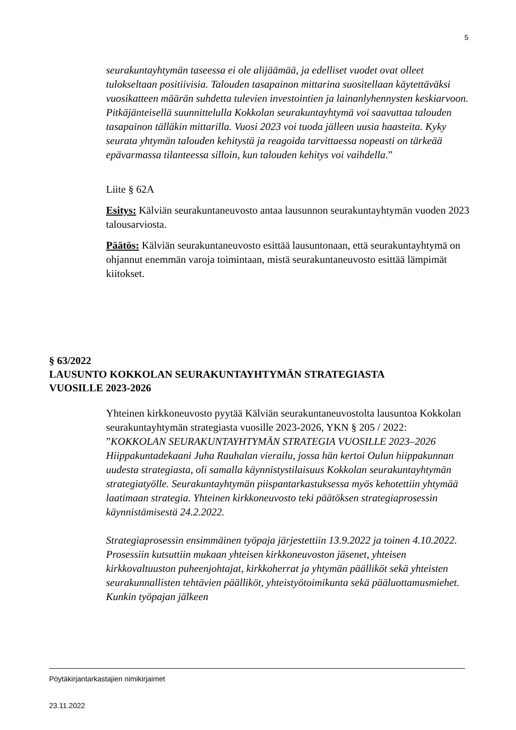5
seurakuntayhtymän taseessa ei ole alijäämää, ja edelliset vuodet ovat olleet tulokseltaan positiivisia. Talouden tasapainon mittarina suositellaan käytettäväksi vuosikatteen määrän suhdetta tulevien investointien ja lainanlyhennysten keskiarvoon. Pitkäjänteisellä suunnittelulla Kokkolan seurakuntayhtymä voi saavuttaa talouden tasapainon tälläkin mittarilla. Vuosi 2023 voi tuoda jälleen uusia haasteita. Kyky seurata yhtymän talouden kehitystä ja reagoida tarvittaessa nopeasti on tärkeää epävarmassa tilanteessa silloin, kun talouden kehitys voi vaihdella.”
Liite § 62A
Esitys: Kälviän seurakuntaneuvosto antaa lausunnon seurakuntayhtymän vuoden 2023 talousarviosta.
Päätös: Kälviän seurakuntaneuvosto esittää lausuntonaan, että seurakuntayhtymä on ohjannut enemmän varoja toimintaan, mistä seurakuntaneuvosto esittää lämpimät kiitokset.
§ 63/2022
LAUSUNTO KOKKOLAN SEURAKUNTAYHTYMÄN STRATEGIASTA
VUOSILLE 2023-2026
Yhteinen kirkkoneuvosto pyytää Kälviän seurakuntaneuvostolta lausuntoa Kokkolan seurakuntayhtymän strategiasta vuosille 2023-2026, YKN § 205 / 2022:
”KOKKOLAN SEURAKUNTAYHTYMÄN STRATEGIA VUOSILLE 2023–2026
Hiippakuntadekaani Juha Rauhalan vierailu, jossa hän kertoi Oulun hiippakunnan uudesta strategiasta, oli samalla käynnistystilaisuus Kokkolan seurakuntayhtymän strategiatyölle. Seurakuntayhtymän piispantarkastuksessa myös kehotettiin yhtymää laatimaan strategia. Yhteinen kirkkoneuvosto teki päätöksen strategiaprosessin käynnistämisestä 24.2.2022.
Strategiaprosessin ensimmäinen työpaja järjestettiin 13.9.2022 ja toinen 4.10.2022. Prosessiin kutsuttiin mukaan yhteisen kirkkoneuvoston jäsenet, yhteisen kirkkovaltuuston puheenjohtajat, kirkkoherrat ja yhtymän päälliköt sekä yhteisten seurakunnallisten tehtävien päälliköt, yhteistyötoimikunta sekä pääluottamusmiehet. Kunkin työpajan jälkeen
Pöytäkirjantarkastajien nimikirjaimet
23.11.2022